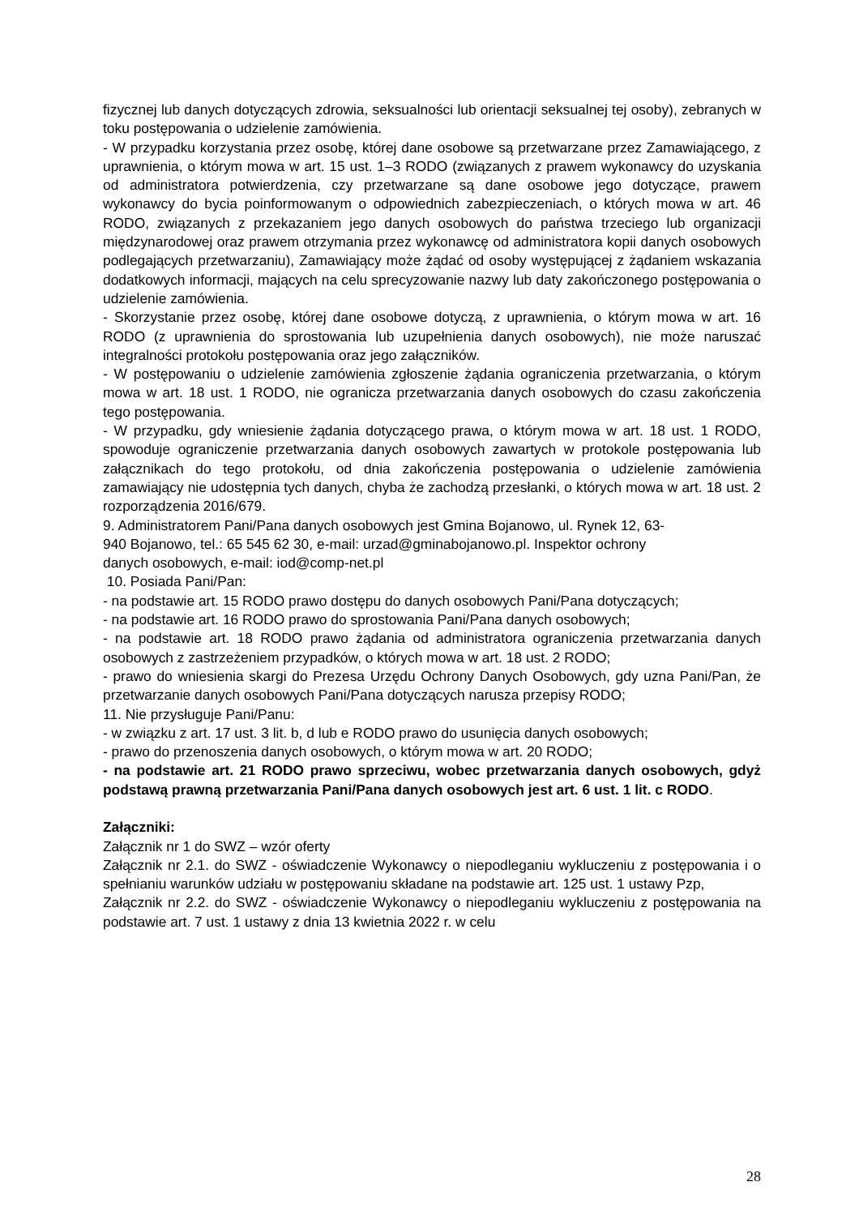fizycznej lub danych dotyczących zdrowia, seksualności lub orientacji seksualnej tej osoby), zebranych w toku postępowania o udzielenie zamówienia.
- W przypadku korzystania przez osobę, której dane osobowe są przetwarzane przez Zamawiającego, z uprawnienia, o którym mowa w art. 15 ust. 1–3 RODO (związanych z prawem wykonawcy do uzyskania od administratora potwierdzenia, czy przetwarzane są dane osobowe jego dotyczące, prawem wykonawcy do bycia poinformowanym o odpowiednich zabezpieczeniach, o których mowa w art. 46 RODO, związanych z przekazaniem jego danych osobowych do państwa trzeciego lub organizacji międzynarodowej oraz prawem otrzymania przez wykonawcę od administratora kopii danych osobowych podlegających przetwarzaniu), Zamawiający może żądać od osoby występującej z żądaniem wskazania dodatkowych informacji, mających na celu sprecyzowanie nazwy lub daty zakończonego postępowania o udzielenie zamówienia.
- Skorzystanie przez osobę, której dane osobowe dotyczą, z uprawnienia, o którym mowa w art. 16 RODO (z uprawnienia do sprostowania lub uzupełnienia danych osobowych), nie może naruszać integralności protokołu postępowania oraz jego załączników.
- W postępowaniu o udzielenie zamówienia zgłoszenie żądania ograniczenia przetwarzania, o którym mowa w art. 18 ust. 1 RODO, nie ogranicza przetwarzania danych osobowych do czasu zakończenia tego postępowania.
- W przypadku, gdy wniesienie żądania dotyczącego prawa, o którym mowa w art. 18 ust. 1 RODO, spowoduje ograniczenie przetwarzania danych osobowych zawartych w protokole postępowania lub załącznikach do tego protokołu, od dnia zakończenia postępowania o udzielenie zamówienia zamawiający nie udostępnia tych danych, chyba że zachodzą przesłanki, o których mowa w art. 18 ust. 2 rozporządzenia 2016/679.
9. Administratorem Pani/Pana danych osobowych jest Gmina Bojanowo, ul. Rynek 12, 63-
940 Bojanowo, tel.: 65 545 62 30, e-mail: urzad@gminabojanowo.pl. Inspektor ochrony
danych osobowych, e-mail: iod@comp-net.pl
10. Posiada Pani/Pan:
- na podstawie art. 15 RODO prawo dostępu do danych osobowych Pani/Pana dotyczących;
- na podstawie art. 16 RODO prawo do sprostowania Pani/Pana danych osobowych;
- na podstawie art. 18 RODO prawo żądania od administratora ograniczenia przetwarzania danych osobowych z zastrzeżeniem przypadków, o których mowa w art. 18 ust. 2 RODO;
- prawo do wniesienia skargi do Prezesa Urzędu Ochrony Danych Osobowych, gdy uzna Pani/Pan, że przetwarzanie danych osobowych Pani/Pana dotyczących narusza przepisy RODO;
11. Nie przysługuje Pani/Panu:
- w związku z art. 17 ust. 3 lit. b, d lub e RODO prawo do usunięcia danych osobowych;
- prawo do przenoszenia danych osobowych, o którym mowa w art. 20 RODO;
- na podstawie art. 21 RODO prawo sprzeciwu, wobec przetwarzania danych osobowych, gdyż podstawą prawną przetwarzania Pani/Pana danych osobowych jest art. 6 ust. 1 lit. c RODO.
Załączniki:
Załącznik nr 1 do SWZ – wzór oferty
Załącznik nr 2.1. do SWZ - oświadczenie Wykonawcy o niepodleganiu wykluczeniu z postępowania i o spełnianiu warunków udziału w postępowaniu składane na podstawie art. 125 ust. 1 ustawy Pzp,
Załącznik nr 2.2. do SWZ - oświadczenie Wykonawcy o niepodleganiu wykluczeniu z postępowania na podstawie art. 7 ust. 1 ustawy z dnia 13 kwietnia 2022 r. w celu
28